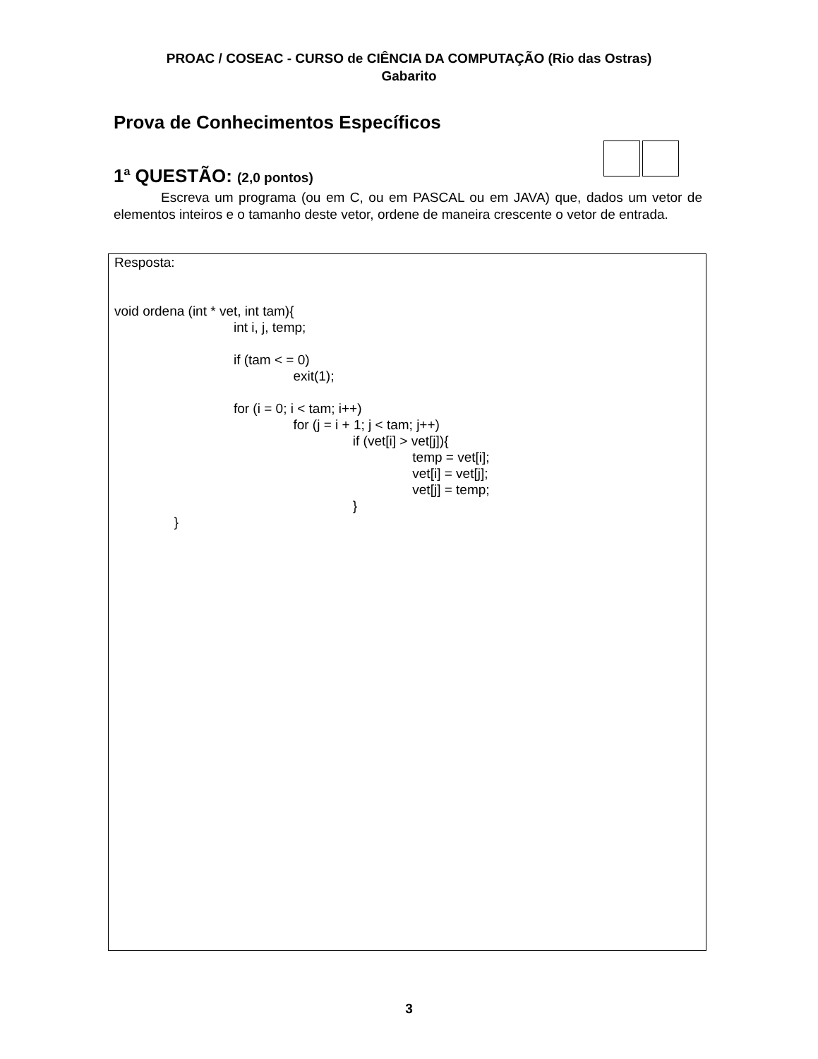PROAC / COSEAC - CURSO de CIÊNCIA DA COMPUTAÇÃO (Rio das Ostras)
Gabarito
Prova de Conhecimentos Específicos
1<sup>a</sup> QUESTÃO: (2,0 pontos)
Escreva um programa (ou em C, ou em PASCAL ou em JAVA) que, dados um vetor de elementos inteiros e o tamanho deste vetor, ordene de maneira crescente o vetor de entrada.
Resposta:
void ordena (int * vet, int tam){
int i, j, temp;
if (tam < = 0)
exit(1);
for (i = 0; i < tam; i++)
for (j = i + 1; j < tam; j++)
if (vet[i] > vet[j]){
temp = vet[i];
vet[i] = vet[j];
vet[j] = temp;
}
}
3